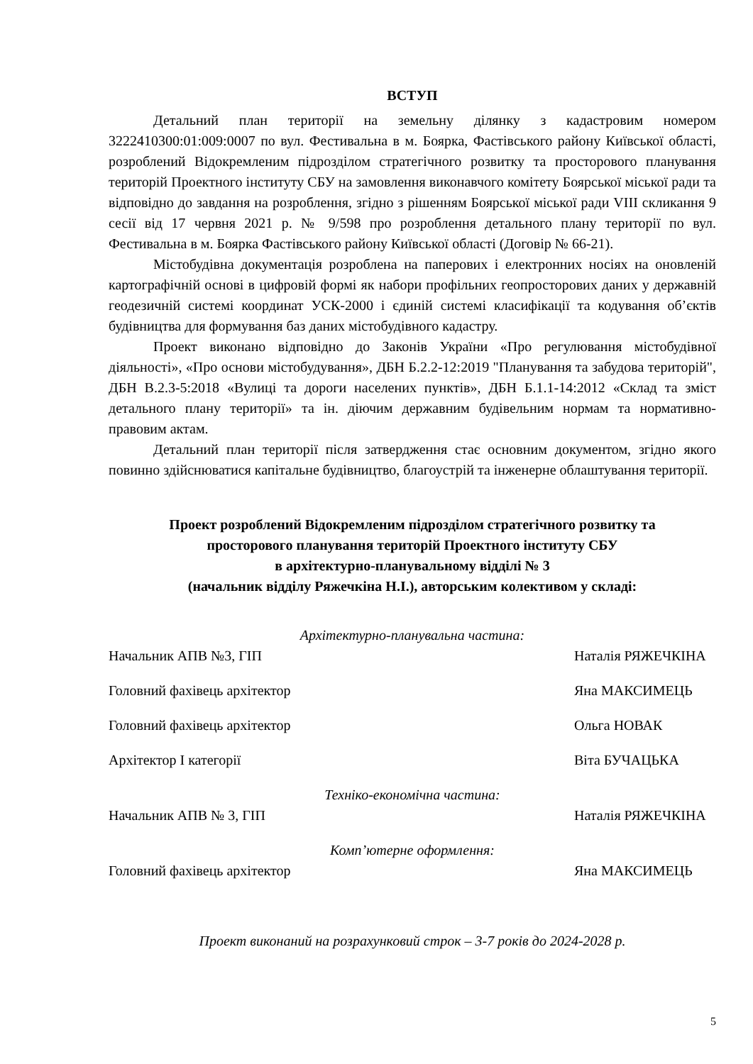ВСТУП
Детальний план території на земельну ділянку з кадастровим номером 3222410300:01:009:0007 по вул. Фестивальна в м. Боярка, Фастівського району Київської області, розроблений Відокремленим підрозділом стратегічного розвитку та просторового планування територій Проектного інституту СБУ на замовлення виконавчого комітету Боярської міської ради та відповідно до завдання на розроблення, згідно з рішенням Боярської міської ради VIII скликання 9 сесії від 17 червня 2021 р. № 9/598 про розроблення детального плану території по вул. Фестивальна в м. Боярка Фастівського району Київської області (Договір № 66-21).
Містобудівна документація розроблена на паперових і електронних носіях на оновленій картографічній основі в цифровій формі як набори профільних геопросторових даних у державній геодезичній системі координат УСК-2000 і єдиній системі класифікації та кодування об’єктів будівництва для формування баз даних містобудівного кадастру.
Проект виконано відповідно до Законів України «Про регулювання містобудівної діяльності», «Про основи містобудування», ДБН Б.2.2-12:2019 "Планування та забудова територій", ДБН В.2.3-5:2018 «Вулиці та дороги населених пунктів», ДБН Б.1.1-14:2012 «Склад та зміст детального плану території» та ін. діючим державним будівельним нормам та нормативно-правовим актам.
Детальний план території після затвердження стає основним документом, згідно якого повинно здійснюватися капітальне будівництво, благоустрій та інженерне облаштування території.
Проект розроблений Відокремленим підрозділом стратегічного розвитку та
просторового планування територій Проектного інституту СБУ
в архітектурно-планувальному відділі № 3
(начальник відділу Ряжечкіна Н.І.), авторським колективом у складі:
Архітектурно-планувальна частина:
Начальник АПВ №3, ГІП Наталія РЯЖЕЧКІНА
Головний фахівець архітектор Яна МАКСИМЕЦЬ
Головний фахівець архітектор Ольга НОВАК
Архітектор І категорії Віта БУЧАЦЬКА
Техніко-економічна частина:
Начальник АПВ № 3, ГІП Наталія РЯЖЕЧКІНА
Комп’ютерне оформлення:
Головний фахівець архітектор Яна МАКСИМЕЦЬ
Проект виконаний на розрахунковий строк – 3-7 років до 2024-2028 р.
5